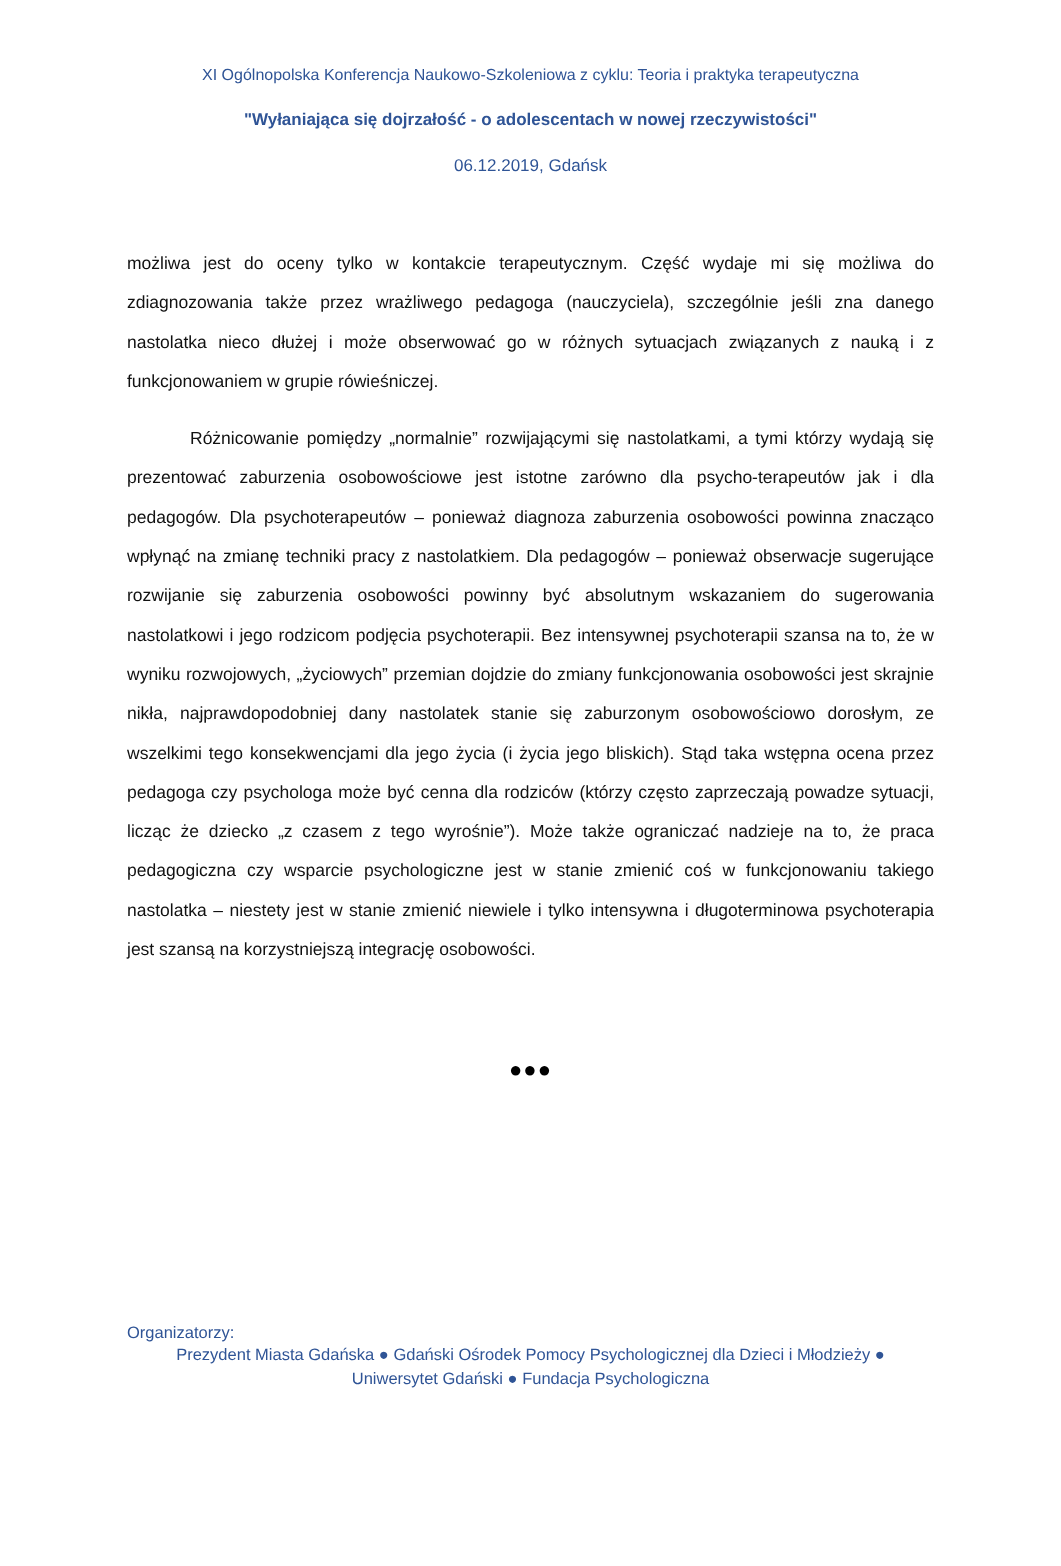XI Ogólnopolska Konferencja Naukowo-Szkoleniowa z cyklu: Teoria i praktyka terapeutyczna
"Wyłaniająca się dojrzałość - o adolescentach w nowej rzeczywistości"
06.12.2019, Gdańsk
możliwa jest do oceny tylko w kontakcie terapeutycznym. Część wydaje mi się możliwa do zdiagnozowania także przez wrażliwego pedagoga (nauczyciela), szczególnie jeśli zna danego nastolatka nieco dłużej i może obserwować go w różnych sytuacjach związanych z nauką i z funkcjonowaniem w grupie rówieśniczej.
Różnicowanie pomiędzy „normalnie” rozwijającymi się nastolatkami, a tymi którzy wydają się prezentować zaburzenia osobowościowe jest istotne zarówno dla psycho-terapeutów jak i dla pedagogów. Dla psychoterapeutów – ponieważ diagnoza zaburzenia osobowości powinna znacząco wpłynąć na zmianę techniki pracy z nastolatkiem. Dla pedagogów – ponieważ obserwacje sugerujące rozwijanie się zaburzenia osobowości powinny być absolutnym wskazaniem do sugerowania nastolatkowi i jego rodzicom podjęcia psychoterapii. Bez intensywnej psychoterapii szansa na to, że w wyniku rozwojowych, „życiowych” przemian dojdzie do zmiany funkcjonowania osobowości jest skrajnie nikła, najprawdopodobniej dany nastolatek stanie się zaburzonym osobowościowo dorosłym, ze wszelkimi tego konsekwencjami dla jego życia (i życia jego bliskich). Stąd taka wstępna ocena przez pedagoga czy psychologa może być cenna dla rodziców (którzy często zaprzeczają powadze sytuacji, licząc że dziecko „z czasem z tego wyrośnie”). Może także ograniczać nadzieje na to, że praca pedagogiczna czy wsparcie psychologiczne jest w stanie zmienić coś w funkcjonowaniu takiego nastolatka – niestety jest w stanie zmienić niewiele i tylko intensywna i długoterminowa psychoterapia jest szansą na korzystniejszą integrację osobowości.
●●●
Organizatorzy:
Prezydent Miasta Gdańska ● Gdański Ośrodek Pomocy Psychologicznej dla Dzieci i Młodzieży ●
Uniwersytet Gdański ● Fundacja Psychologiczna